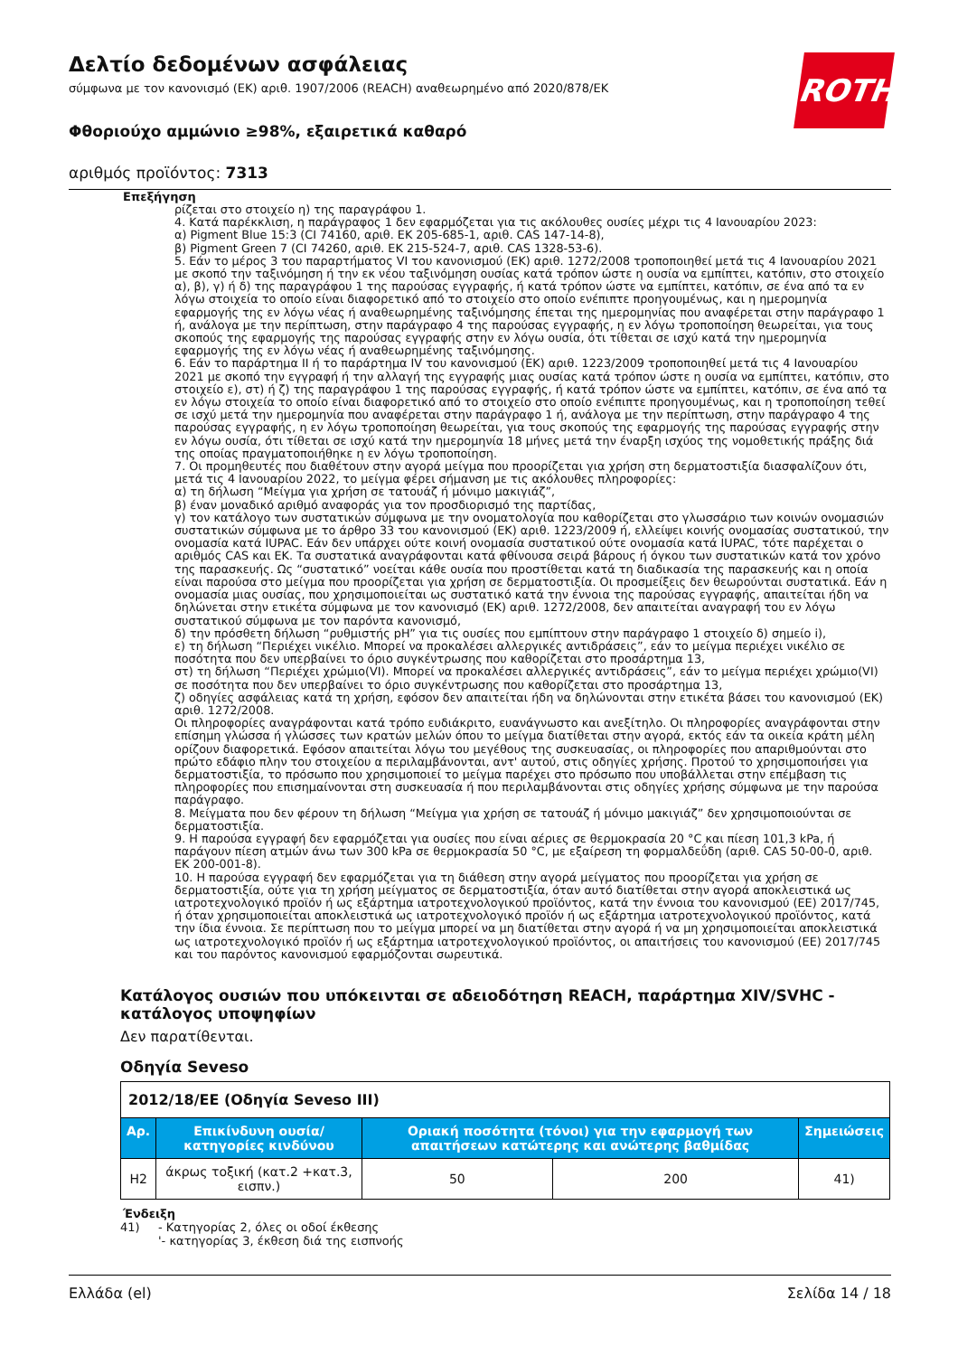Δελτίο δεδομένων ασφάλειας
σύμφωνα με τον κανονισμό (ΕΚ) αριθ. 1907/2006 (REACH) αναθεωρημένο από 2020/878/ΕΚ
Φθοριούχο αμμώνιο ≥98%, εξαιρετικά καθαρό
αριθμός προϊόντος: 7313
ROTH
Επεξήγηση
ρίζεται στο στοιχείο η) της παραγράφου 1.
4. Κατά παρέκκλιση, η παράγραφος 1 δεν εφαρμόζεται για τις ακόλουθες ουσίες μέχρι τις 4 Ιανουαρίου 2023:
α) Pigment Blue 15:3 (CI 74160, αριθ. ΕΚ 205-685-1, αριθ. CAS 147-14-8),
β) Pigment Green 7 (CI 74260, αριθ. ΕΚ 215-524-7, αριθ. CAS 1328-53-6).
5. Εάν το μέρος 3 του παραρτήματος VI του κανονισμού (ΕΚ) αριθ. 1272/2008 τροποποιηθεί μετά τις 4 Ιανουαρίου 2021 με σκοπό την ταξινόμηση ή την εκ νέου ταξινόμηση ουσίας κατά τρόπον ώστε η ουσία να εμπίπτει, κατόπιν, στο στοιχείο α), β), γ) ή δ) της παραγράφου 1 της παρούσας εγγραφής, ή κατά τρόπον ώστε να εμπίπτει, κατόπιν, σε ένα από τα εν λόγω στοιχεία το οποίο είναι διαφορετικό από το στοιχείο στο οποίο ενέπιπτε προηγουμένως, και η ημερομηνία εφαρμογής της εν λόγω νέας ή αναθεωρημένης ταξινόμησης έπεται της ημερομηνίας που αναφέρεται στην παράγραφο 1 ή, ανάλογα με την περίπτωση, στην παράγραφο 4 της παρούσας εγγραφής, η εν λόγω τροποποίηση θεωρείται, για τους σκοπούς της εφαρμογής της παρούσας εγγραφής στην εν λόγω ουσία, ότι τίθεται σε ισχύ κατά την ημερομηνία εφαρμογής της εν λόγω νέας ή αναθεωρημένης ταξινόμησης.
6. Εάν το παράρτημα II ή το παράρτημα IV του κανονισμού (ΕΚ) αριθ. 1223/2009 τροποποιηθεί μετά τις 4 Ιανουαρίου 2021 με σκοπό την εγγραφή ή την αλλαγή της εγγραφής μιας ουσίας κατά τρόπον ώστε η ουσία να εμπίπτει, κατόπιν, στο στοιχείο ε), στ) ή ζ) της παραγράφου 1 της παρούσας εγγραφής, ή κατά τρόπον ώστε να εμπίπτει, κατόπιν, σε ένα από τα εν λόγω στοιχεία το οποίο είναι διαφορετικό από το στοιχείο στο οποίο ενέπιπτε προηγουμένως, και η τροποποίηση τεθεί σε ισχύ μετά την ημερομηνία που αναφέρεται στην παράγραφο 1 ή, ανάλογα με την περίπτωση, στην παράγραφο 4 της παρούσας εγγραφής, η εν λόγω τροποποίηση θεωρείται, για τους σκοπούς της εφαρμογής της παρούσας εγγραφής στην εν λόγω ουσία, ότι τίθεται σε ισχύ κατά την ημερομηνία 18 μήνες μετά την έναρξη ισχύος της νομοθετικής πράξης διά της οποίας πραγματοποιήθηκε η εν λόγω τροποποίηση.
7. Οι προμηθευτές που διαθέτουν στην αγορά μείγμα που προορίζεται για χρήση στη δερματοστιξία διασφαλίζουν ότι, μετά τις 4 Ιανουαρίου 2022, το μείγμα φέρει σήμανση με τις ακόλουθες πληροφορίες:
α) τη δήλωση “Μείγμα για χρήση σε τατουάζ ή μόνιμο μακιγιάζ”,
β) έναν μοναδικό αριθμό αναφοράς για τον προσδιορισμό της παρτίδας,
γ) τον κατάλογο των συστατικών σύμφωνα με την ονοματολογία που καθορίζεται στο γλωσσάριο των κοινών ονομασιών συστατικών σύμφωνα με το άρθρο 33 του κανονισμού (ΕΚ) αριθ. 1223/2009 ή, ελλείψει κοινής ονομασίας συστατικού, την ονομασία κατά IUPAC. Εάν δεν υπάρχει ούτε κοινή ονομασία συστατικού ούτε ονομασία κατά IUPAC, τότε παρέχεται ο αριθμός CAS και ΕΚ. Τα συστατικά αναγράφονται κατά φθίνουσα σειρά βάρους ή όγκου των συστατικών κατά τον χρόνο της παρασκευής. Ως “συστατικό” νοείται κάθε ουσία που προστίθεται κατά τη διαδικασία της παρασκευής και η οποία είναι παρούσα στο μείγμα που προορίζεται για χρήση σε δερματοστιξία. Οι προσμείξεις δεν θεωρούνται συστατικά. Εάν η ονομασία μιας ουσίας, που χρησιμοποιείται ως συστατικό κατά την έννοια της παρούσας εγγραφής, απαιτείται ήδη να δηλώνεται στην ετικέτα σύμφωνα με τον κανονισμό (ΕΚ) αριθ. 1272/2008, δεν απαιτείται αναγραφή του εν λόγω συστατικού σύμφωνα με τον παρόντα κανονισμό,
δ) την πρόσθετη δήλωση “ρυθμιστής pH” για τις ουσίες που εμπίπτουν στην παράγραφο 1 στοιχείο δ) σημείο i),
ε) τη δήλωση “Περιέχει νικέλιο. Μπορεί να προκαλέσει αλλεργικές αντιδράσεις”, εάν το μείγμα περιέχει νικέλιο σε ποσότητα που δεν υπερβαίνει το όριο συγκέντρωσης που καθορίζεται στο προσάρτημα 13,
στ) τη δήλωση “Περιέχει χρώμιο(VI). Μπορεί να προκαλέσει αλλεργικές αντιδράσεις”, εάν το μείγμα περιέχει χρώμιο(VI) σε ποσότητα που δεν υπερβαίνει το όριο συγκέντρωσης που καθορίζεται στο προσάρτημα 13,
ζ) οδηγίες ασφάλειας κατά τη χρήση, εφόσον δεν απαιτείται ήδη να δηλώνονται στην ετικέτα βάσει του κανονισμού (ΕΚ) αριθ. 1272/2008.
Οι πληροφορίες αναγράφονται κατά τρόπο ευδιάκριτο, ευανάγνωστο και ανεξίτηλο. Οι πληροφορίες αναγράφονται στην επίσημη γλώσσα ή γλώσσες των κρατών μελών όπου το μείγμα διατίθεται στην αγορά, εκτός εάν τα οικεία κράτη μέλη ορίζουν διαφορετικά. Εφόσον απαιτείται λόγω του μεγέθους της συσκευασίας, οι πληροφορίες που απαριθμούνται στο πρώτο εδάφιο πλην του στοιχείου α περιλαμβάνονται, αντ' αυτού, στις οδηγίες χρήσης. Προτού το χρησιμοποιήσει για δερματοστιξία, το πρόσωπο που χρησιμοποιεί το μείγμα παρέχει στο πρόσωπο που υποβάλλεται στην επέμβαση τις πληροφορίες που επισημαίνονται στη συσκευασία ή που περιλαμβάνονται στις οδηγίες χρήσης σύμφωνα με την παρούσα παράγραφο.
8. Μείγματα που δεν φέρουν τη δήλωση “Μείγμα για χρήση σε τατουάζ ή μόνιμο μακιγιάζ” δεν χρησιμοποιούνται σε δερματοστιξία.
9. Η παρούσα εγγραφή δεν εφαρμόζεται για ουσίες που είναι αέριες σε θερμοκρασία 20 °C και πίεση 101,3 kPa, ή παράγουν πίεση ατμών άνω των 300 kPa σε θερμοκρασία 50 °C, με εξαίρεση τη φορμαλδεΰδη (αριθ. CAS 50-00-0, αριθ. ΕΚ 200-001-8).
10. Η παρούσα εγγραφή δεν εφαρμόζεται για τη διάθεση στην αγορά μείγματος που προορίζεται για χρήση σε δερματοστιξία, ούτε για τη χρήση μείγματος σε δερματοστιξία, όταν αυτό διατίθεται στην αγορά αποκλειστικά ως ιατροτεχνολογικό προϊόν ή ως εξάρτημα ιατροτεχνολογικού προϊόντος, κατά την έννοια του κανονισμού (ΕΕ) 2017/745, ή όταν χρησιμοποιείται αποκλειστικά ως ιατροτεχνολογικό προϊόν ή ως εξάρτημα ιατροτεχνολογικού προϊόντος, κατά την ίδια έννοια. Σε περίπτωση που το μείγμα μπορεί να μη διατίθεται στην αγορά ή να μη χρησιμοποιείται αποκλειστικά ως ιατροτεχνολογικό προϊόν ή ως εξάρτημα ιατροτεχνολογικού προϊόντος, οι απαιτήσεις του κανονισμού (ΕΕ) 2017/745 και του παρόντος κανονισμού εφαρμόζονται σωρευτικά.
Κατάλογος ουσιών που υπόκεινται σε αδειοδότηση REACH, παράρτημα XIV/SVHC - κατάλογος υποψηφίων
Δεν παρατίθενται.
Οδηγία Seveso
| 2012/18/EE (Οδηγία Seveso III) | | | | |
| Αρ. | Επικίνδυνη ουσία/κατηγορίες κινδύνου | Οριακή ποσότητα (τόνοι) για την εφαρμογή των απαιτήσεων κατώτερης και ανώτερης βαθμίδας | | Σημειώσεις |
| H2 | άκρως τοξική (κατ.2 +κατ.3, εισπν.) | 50 | 200 | 41) |
Ένδειξη
41) - Κατηγορίας 2, όλες οι οδοί έκθεσης
'- κατηγορίας 3, έκθεση διά της εισπνοής
Ελλάδα (el) Σελίδα 14 / 18